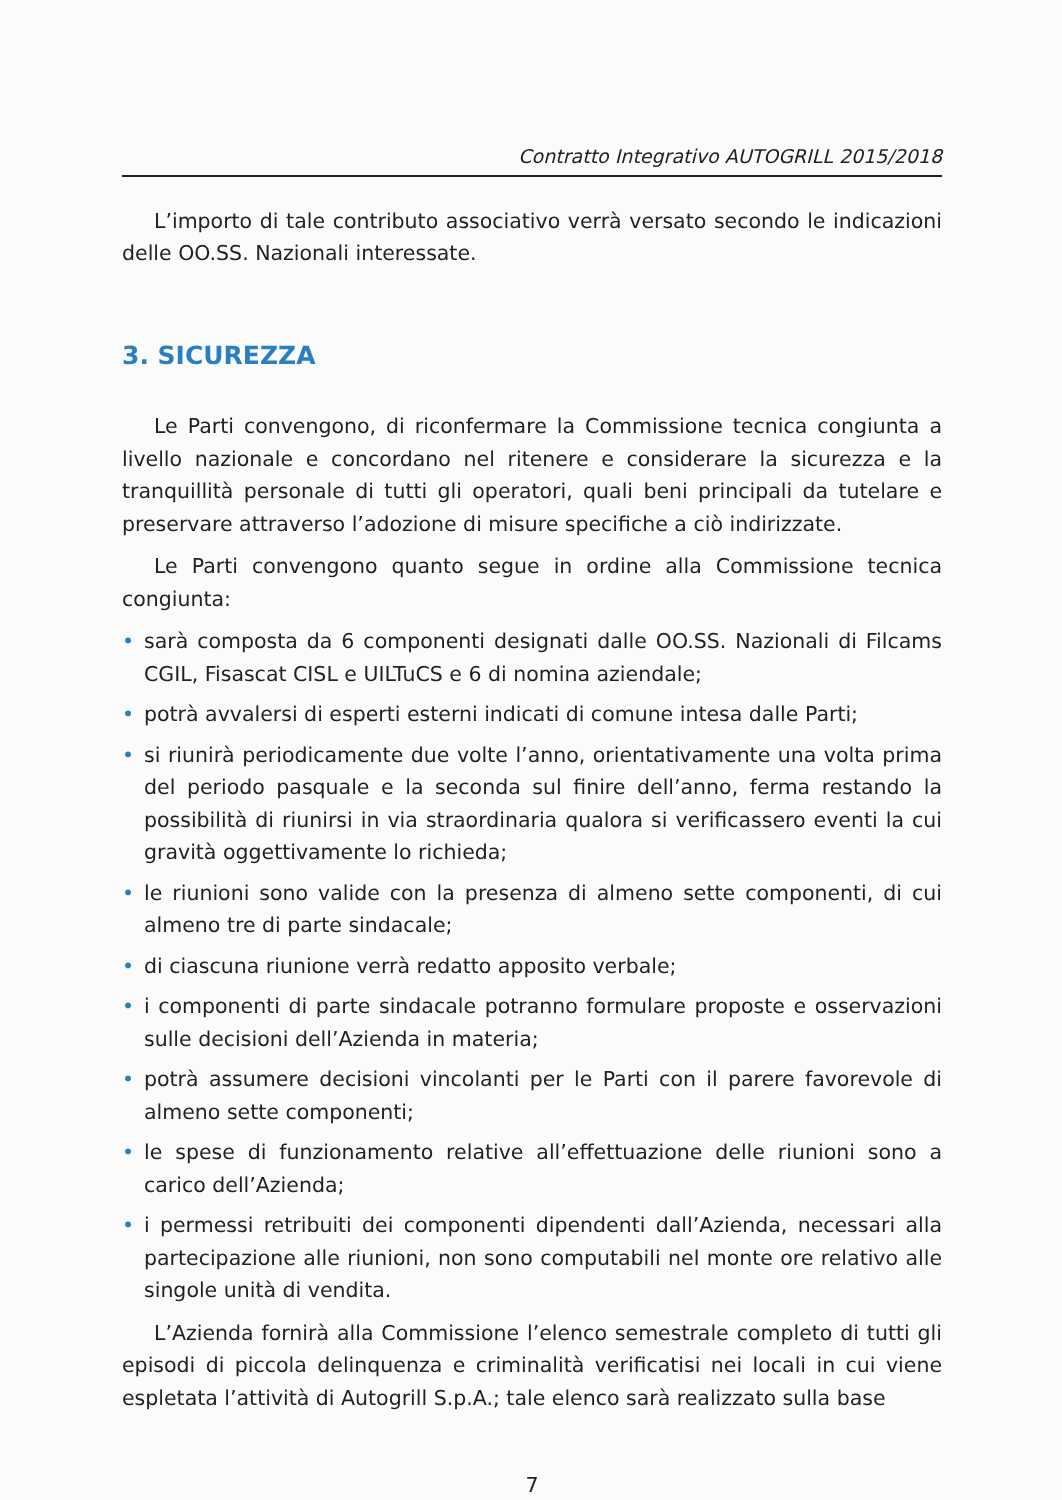Contratto Integrativo AUTOGRILL 2015/2018
L’importo di tale contributo associativo verrà versato secondo le indicazioni delle OO.SS. Nazionali interessate.
3. SICUREZZA
Le Parti convengono, di riconfermare la Commissione tecnica congiunta a livello nazionale e concordano nel ritenere e considerare la sicurezza e la tranquillità personale di tutti gli operatori, quali beni principali da tutelare e preservare attraverso l’adozione di misure specifiche a ciò indirizzate.
Le Parti convengono quanto segue in ordine alla Commissione tecnica congiunta:
• sarà composta da 6 componenti designati dalle OO.SS. Nazionali di Filcams CGIL, Fisascat CISL e UILTuCS e 6 di nomina aziendale;
• potrà avvalersi di esperti esterni indicati di comune intesa dalle Parti;
• si riunirà periodicamente due volte l’anno, orientativamente una volta prima del periodo pasquale e la seconda sul finire dell’anno, ferma restando la possibilità di riunirsi in via straordinaria qualora si verificassero eventi la cui gravità oggettivamente lo richieda;
• le riunioni sono valide con la presenza di almeno sette componenti, di cui almeno tre di parte sindacale;
• di ciascuna riunione verrà redatto apposito verbale;
• i componenti di parte sindacale potranno formulare proposte e osservazioni sulle decisioni dell’Azienda in materia;
• potrà assumere decisioni vincolanti per le Parti con il parere favorevole di almeno sette componenti;
• le spese di funzionamento relative all’effettuazione delle riunioni sono a carico dell’Azienda;
• i permessi retribuiti dei componenti dipendenti dall’Azienda, necessari alla partecipazione alle riunioni, non sono computabili nel monte ore relativo alle singole unità di vendita.
L’Azienda fornirà alla Commissione l’elenco semestrale completo di tutti gli episodi di piccola delinquenza e criminalità verificatisi nei locali in cui viene espletata l’attività di Autogrill S.p.A.; tale elenco sarà realizzato sulla base
7